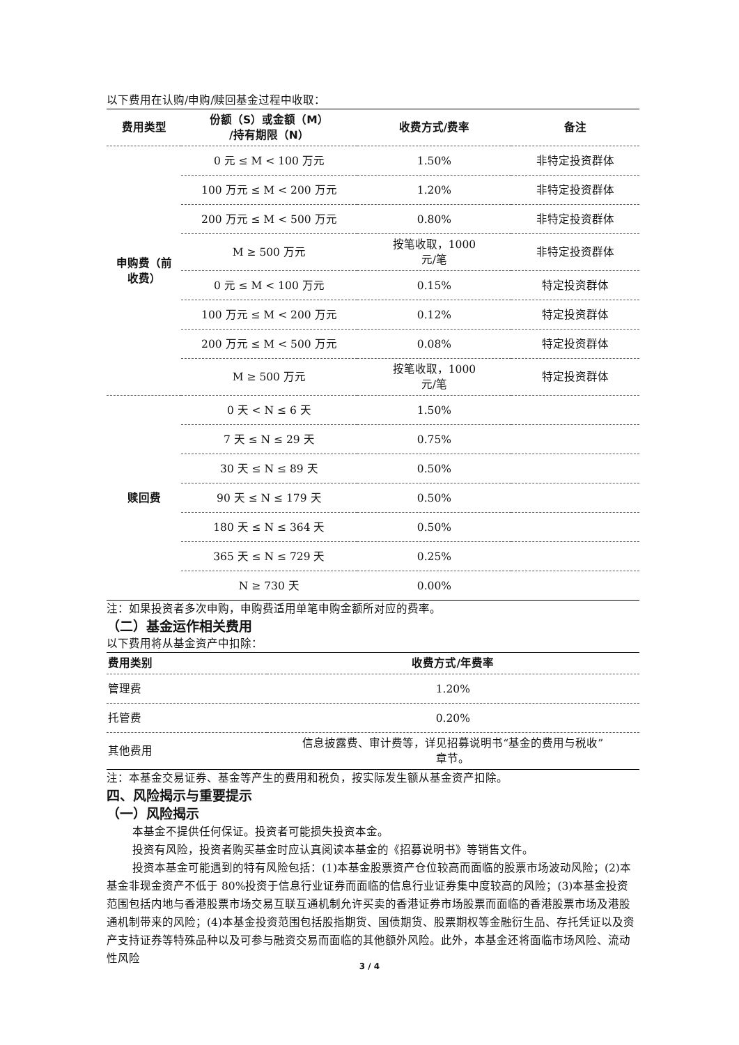以下费用在认购/申购/赎回基金过程中收取：
| 费用类型 | 份额（S）或金额（M） /持有期限（N） | 收费方式/费率 | 备注 |
| --- | --- | --- | --- |
| 申购费（前 收费） | 0 元 ≤ M < 100 万元 | 1.50% | 非特定投资群体 |
| | 100 万元 ≤ M < 200 万元 | 1.20% | 非特定投资群体 |
| | 200 万元 ≤ M < 500 万元 | 0.80% | 非特定投资群体 |
| | M ≥ 500 万元 | 按笔收取，1000 元/笔 | 非特定投资群体 |
| | 0 元 ≤ M < 100 万元 | 0.15% | 特定投资群体 |
| | 100 万元 ≤ M < 200 万元 | 0.12% | 特定投资群体 |
| | 200 万元 ≤ M < 500 万元 | 0.08% | 特定投资群体 |
| | M ≥ 500 万元 | 按笔收取，1000 元/笔 | 特定投资群体 |
| 赎回费 | 0 天 < N ≤ 6 天 | 1.50% | |
| | 7 天 ≤ N ≤ 29 天 | 0.75% | |
| | 30 天 ≤ N ≤ 89 天 | 0.50% | |
| | 90 天 ≤ N ≤ 179 天 | 0.50% | |
| | 180 天 ≤ N ≤ 364 天 | 0.50% | |
| | 365 天 ≤ N ≤ 729 天 | 0.25% | |
| | N ≥ 730 天 | 0.00% | |
注：如果投资者多次申购，申购费适用单笔申购金额所对应的费率。
（二）基金运作相关费用
以下费用将从基金资产中扣除：
| 费用类别 | 收费方式/年费率 |
| --- | --- |
| 管理费 | 1.20% |
| 托管费 | 0.20% |
| 其他费用 | 信息披露费、审计费等，详见招募说明书“基金的费用与税收” 章节。 |
注：本基金交易证券、基金等产生的费用和税负，按实际发生额从基金资产扣除。
四、风险揭示与重要提示
（一）风险揭示
本基金不提供任何保证。投资者可能损失投资本金。
投资有风险，投资者购买基金时应认真阅读本基金的《招募说明书》等销售文件。
投资本基金可能遇到的特有风险包括：(1)本基金股票资产仓位较高而面临的股票市场波动风险；(2)本基金非现金资产不低于 80%投资于信息行业证券而面临的信息行业证券集中度较高的风险；(3)本基金投资范围包括内地与香港股票市场交易互联互通机制允许买卖的香港证券市场股票而面临的香港股票市场及港股通机制带来的风险；(4)本基金投资范围包括股指期货、国债期货、股票期权等金融衍生品、存托凭证以及资产支持证券等特殊品种以及可参与融资交易而面临的其他额外风险。此外，本基金还将面临市场风险、流动性风险
3 / 4